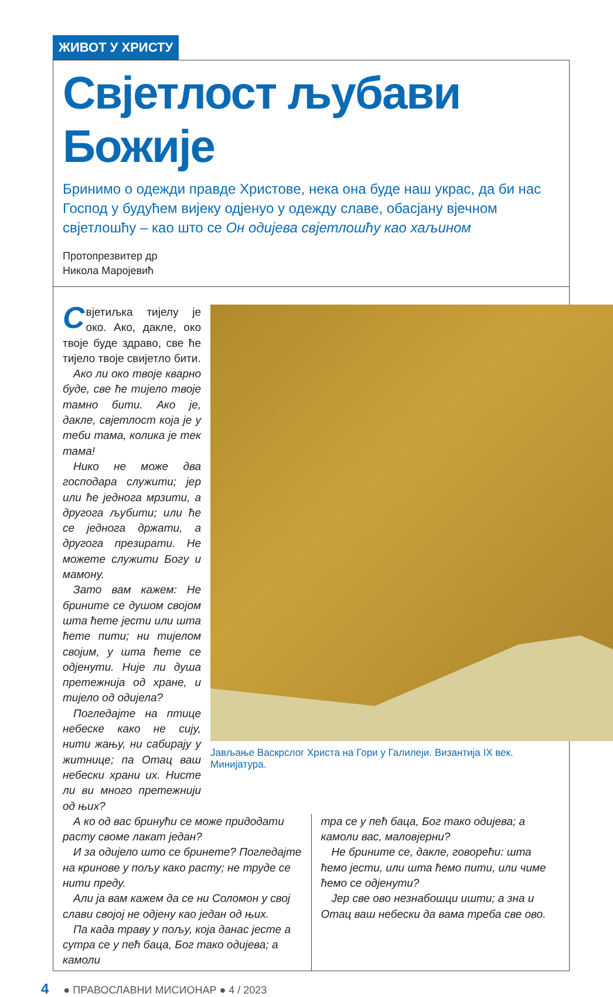ЖИВОТ У ХРИСТУ
Свјетлост љубави Божије
Бринимо о одежди правде Христове, нека она буде наш украс, да би нас Господ у будућем вијеку одјенуо у одежду славе, обасјану вјечном свјетлошћу – као што се Он одијева свјетлошћу као хаљином
Протопрезвитер др
Никола Маројевић
Свјетиљка тијелу је око. Ако, дакле, око твоје буде здраво, све ће тијело твоје свијетло бити.
Ако ли око твоје кварно буде, све ће тијело твоје тамно бити. Ако је, дакле, свјетлост која је у теби тама, колика је тек тама!
Нико не може два господара служити; јер или ће једнога мрзити, а другога љубити; или ће се једнога држати, а другога презирати. Не можете служити Богу и мамону.
Зато вам кажем: Не брините се душом својом шта ћете јести или шта ћете пити; ни тијелом својим, у шта ћете се одјенути. Није ли душа претежнија од хране, и тијело од одијела?
Погледајте на птице небеске како не сију, нити жању, ни сабирају у житнице; па Отац ваш небески храни их. Нисте ли ви много претежнији од њих?
Јављање Васкрслог Христа на Гори у Галилеји. Византија IX век. Минијатура.
А ко од вас бринући се може придодати расту своме лакат један?
И за одијело што се бринете? Погледајте на кринове у пољу како расту; не труде се нити преду.
Али ја вам кажем да се ни Соломон у свој слави својој не одјену као један од њих.
Па када траву у пољу, која данас јесте а сутра се у пећ баца, Бог тако одијева; а камоли
тра се у пећ баца, Бог тако одијева; а камоли вас, маловјерни?
Не брините се, дакле, говорећи: шта ћемо јести, или шта ћемо пити, или чиме ћемо се одјенути?
Јер све ово незнабошци иштu; а зна и Отац ваш небески да вама треба све ово.
4 ● ПРАВОСЛАВНИ МИСИОНАР ● 4 / 2023